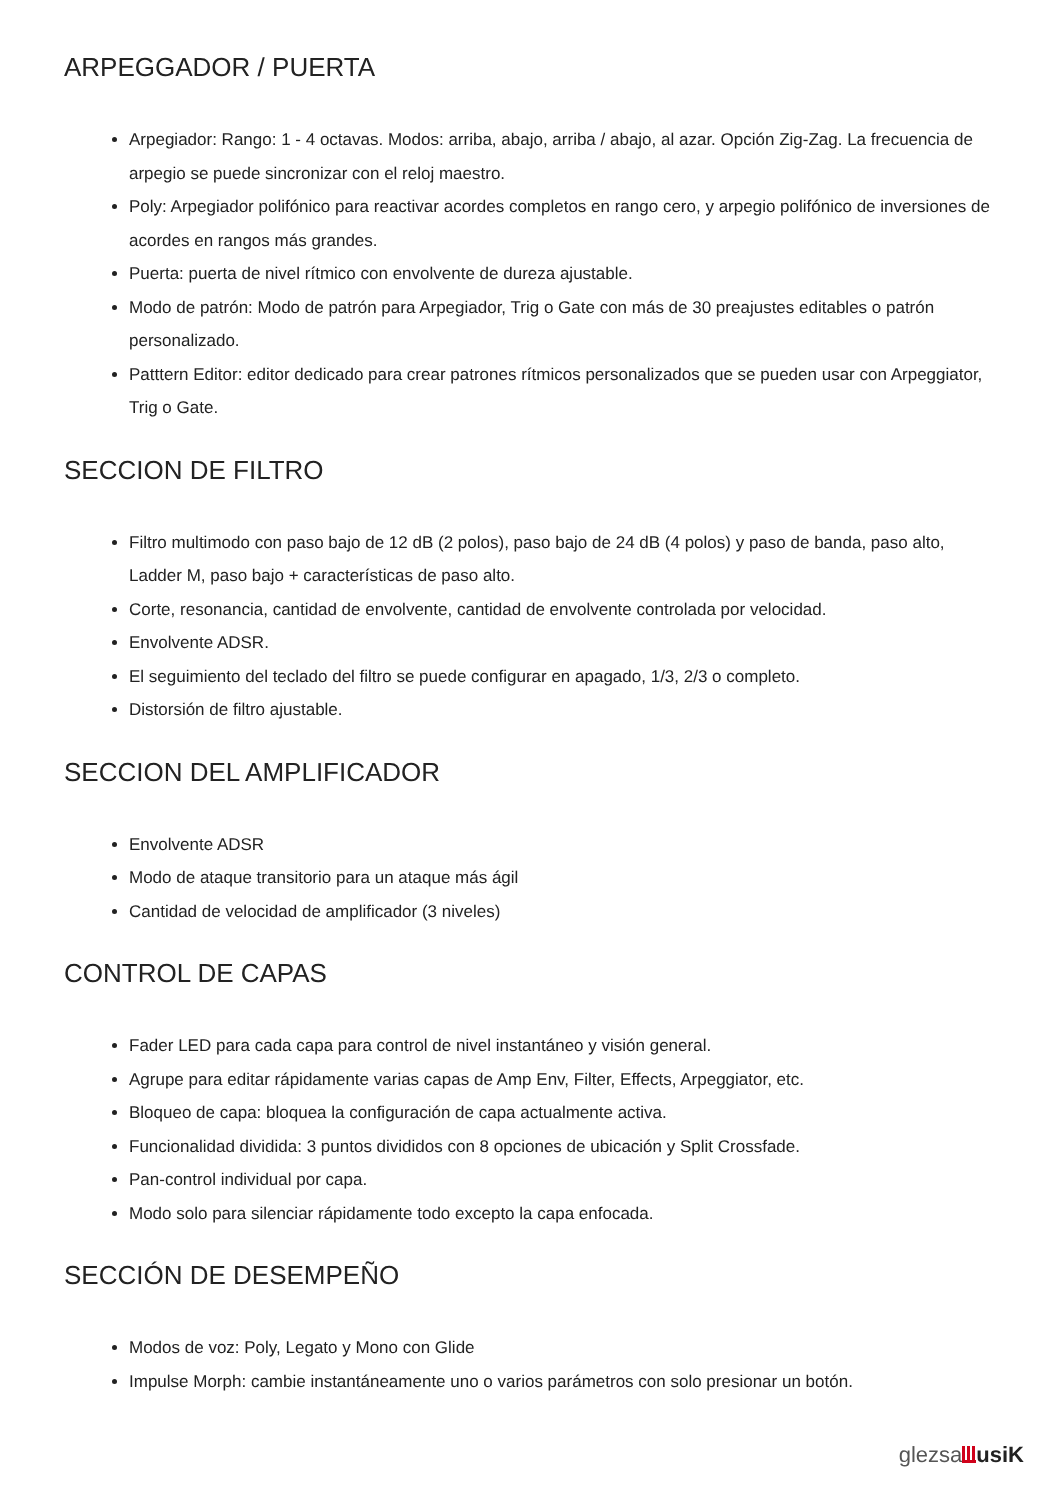ARPEGGADOR / PUERTA
Arpegiador: Rango: 1 - 4 octavas. Modos: arriba, abajo, arriba / abajo, al azar. Opción Zig-Zag. La frecuencia de arpegio se puede sincronizar con el reloj maestro.
Poly: Arpegiador polifónico para reactivar acordes completos en rango cero, y arpegio polifónico de inversiones de acordes en rangos más grandes.
Puerta: puerta de nivel rítmico con envolvente de dureza ajustable.
Modo de patrón: Modo de patrón para Arpegiador, Trig o Gate con más de 30 preajustes editables o patrón personalizado.
Patttern Editor: editor dedicado para crear patrones rítmicos personalizados que se pueden usar con Arpeggiator, Trig o Gate.
SECCION DE FILTRO
Filtro multimodo con paso bajo de 12 dB (2 polos), paso bajo de 24 dB (4 polos) y paso de banda, paso alto, Ladder M, paso bajo + características de paso alto.
Corte, resonancia, cantidad de envolvente, cantidad de envolvente controlada por velocidad.
Envolvente ADSR.
El seguimiento del teclado del filtro se puede configurar en apagado, 1/3, 2/3 o completo.
Distorsión de filtro ajustable.
SECCION DEL AMPLIFICADOR
Envolvente ADSR
Modo de ataque transitorio para un ataque más ágil
Cantidad de velocidad de amplificador (3 niveles)
CONTROL DE CAPAS
Fader LED para cada capa para control de nivel instantáneo y visión general.
Agrupe para editar rápidamente varias capas de Amp Env, Filter, Effects, Arpeggiator, etc.
Bloqueo de capa: bloquea la configuración de capa actualmente activa.
Funcionalidad dividida: 3 puntos divididos con 8 opciones de ubicación y Split Crossfade.
Pan-control individual por capa.
Modo solo para silenciar rápidamente todo excepto la capa enfocada.
SECCIÓN DE DESEMPEÑO
Modos de voz: Poly, Legato y Mono con Glide
Impulse Morph: cambie instantáneamente uno o varios parámetros con solo presionar un botón.
glezsa usiK